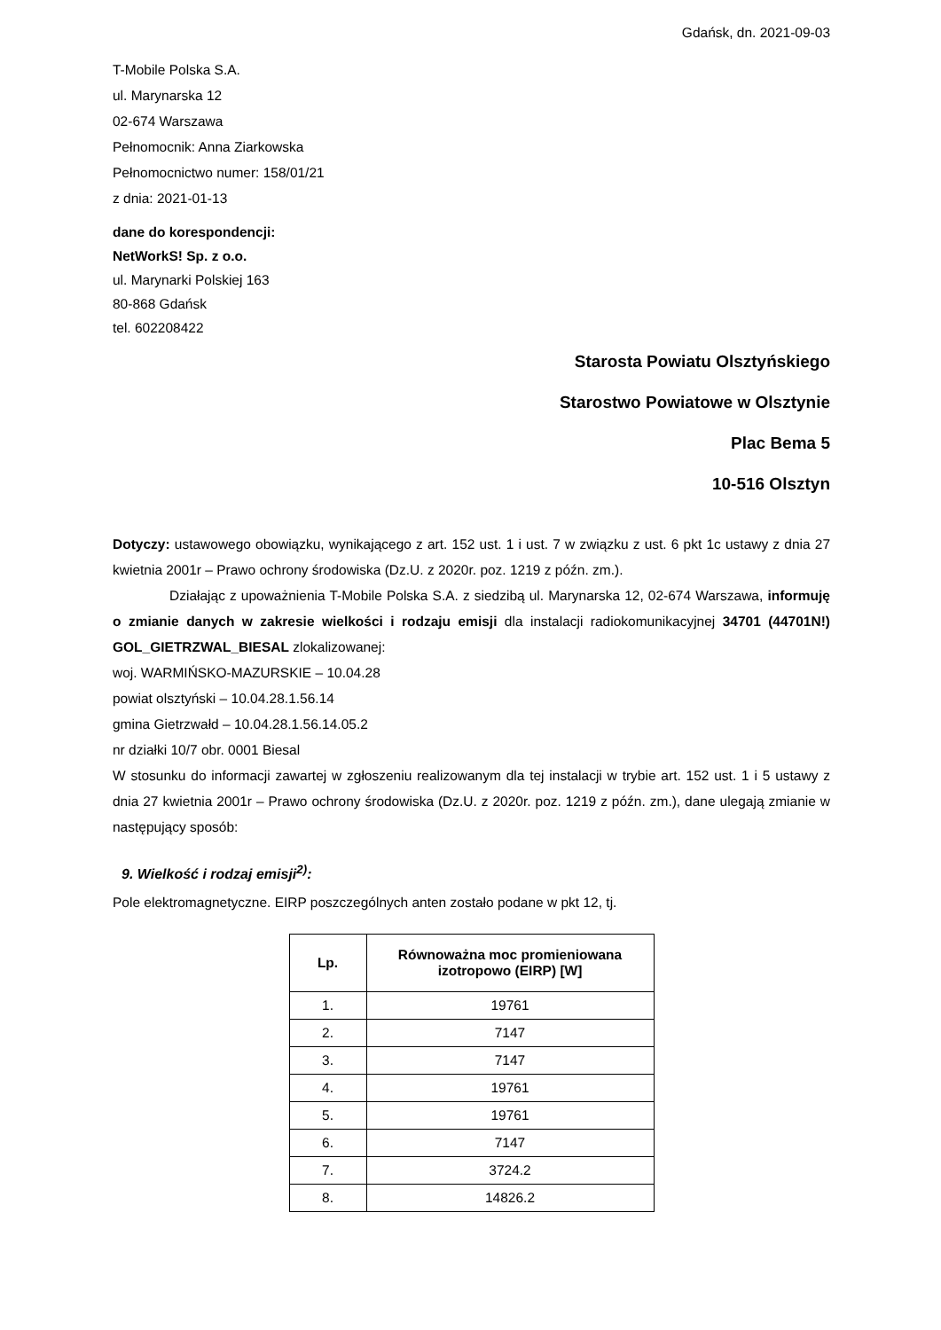Gdańsk, dn. 2021-09-03
T-Mobile Polska S.A.
ul. Marynarska 12
02-674 Warszawa
Pełnomocnik: Anna Ziarkowska
Pełnomocnictwo numer: 158/01/21
z dnia: 2021-01-13
dane do korespondencji:
NetWorkS! Sp. z o.o.
ul. Marynarki Polskiej 163
80-868 Gdańsk
tel. 602208422
Starosta Powiatu Olsztyńskiego
Starostwo Powiatowe w Olsztynie
Plac Bema 5
10-516 Olsztyn
Dotyczy: ustawowego obowiązku, wynikającego z art. 152 ust. 1 i ust. 7 w związku z ust. 6 pkt 1c ustawy z dnia 27 kwietnia 2001r – Prawo ochrony środowiska (Dz.U. z 2020r. poz. 1219 z późn. zm.).
Działając z upoważnienia T-Mobile Polska S.A. z siedzibą ul. Marynarska 12, 02-674 Warszawa, informuję o zmianie danych w zakresie wielkości i rodzaju emisji dla instalacji radiokomunikacyjnej 34701 (44701N!) GOL_GIETRZWAL_BIESAL zlokalizowanej:
woj. WARMIŃSKO-MAZURSKIE – 10.04.28
powiat olsztyński – 10.04.28.1.56.14
gmina Gietrzwałd – 10.04.28.1.56.14.05.2
nr działki 10/7 obr. 0001 Biesal
W stosunku do informacji zawartej w zgłoszeniu realizowanym dla tej instalacji w trybie art. 152 ust. 1 i 5 ustawy z dnia 27 kwietnia 2001r – Prawo ochrony środowiska (Dz.U. z 2020r. poz. 1219 z późn. zm.), dane ulegają zmianie w następujący sposób:
9. Wielkość i rodzaj emisji<sup>2)</sup>:
Pole elektromagnetyczne. EIRP poszczególnych anten zostało podane w pkt 12, tj.
| Lp. | Równoważna moc promieniowana izotropowo (EIRP) [W] |
| --- | --- |
| 1. | 19761 |
| 2. | 7147 |
| 3. | 7147 |
| 4. | 19761 |
| 5. | 19761 |
| 6. | 7147 |
| 7. | 3724.2 |
| 8. | 14826.2 |